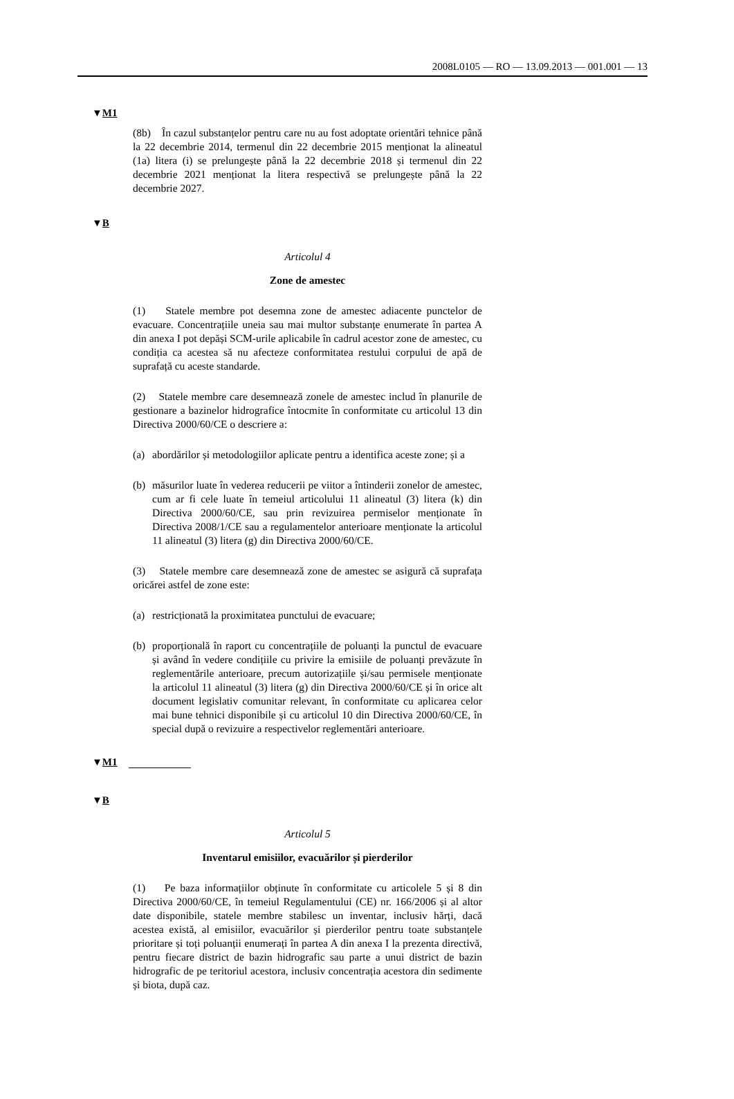2008L0105 — RO — 13.09.2013 — 001.001 — 13
▼M1
(8b) În cazul substanțelor pentru care nu au fost adoptate orientări tehnice până la 22 decembrie 2014, termenul din 22 decembrie 2015 menționat la alineatul (1a) litera (i) se prelungește până la 22 decembrie 2018 și termenul din 22 decembrie 2021 menționat la litera respectivă se prelungește până la 22 decembrie 2027.
▼B
Articolul 4
Zone de amestec
(1) Statele membre pot desemna zone de amestec adiacente punctelor de evacuare. Concentrațiile uneia sau mai multor substanțe enumerate în partea A din anexa I pot depăși SCM-urile aplicabile în cadrul acestor zone de amestec, cu condiția ca acestea să nu afecteze conformitatea restului corpului de apă de suprafață cu aceste standarde.
(2) Statele membre care desemnează zonele de amestec includ în planurile de gestionare a bazinelor hidrografice întocmite în conformitate cu articolul 13 din Directiva 2000/60/CE o descriere a:
(a) abordărilor și metodologiilor aplicate pentru a identifica aceste zone; și a
(b) măsurilor luate în vederea reducerii pe viitor a întinderii zonelor de amestec, cum ar fi cele luate în temeiul articolului 11 alineatul (3) litera (k) din Directiva 2000/60/CE, sau prin revizuirea permiselor menționate în Directiva 2008/1/CE sau a regulamentelor anterioare menționate la articolul 11 alineatul (3) litera (g) din Directiva 2000/60/CE.
(3) Statele membre care desemnează zone de amestec se asigură că suprafața oricărei astfel de zone este:
(a) restricționată la proximitatea punctului de evacuare;
(b) proporțională în raport cu concentrațiile de poluanți la punctul de evacuare și având în vedere condițiile cu privire la emisiile de poluanți prevăzute în reglementările anterioare, precum autorizațiile și/sau permisele menționate la articolul 11 alineatul (3) litera (g) din Directiva 2000/60/CE și în orice alt document legislativ comunitar relevant, în conformitate cu aplicarea celor mai bune tehnici disponibile și cu articolul 10 din Directiva 2000/60/CE, în special după o revizuire a respectivelor reglementări anterioare.
▼M1
▼B
Articolul 5
Inventarul emisiilor, evacuărilor și pierderilor
(1) Pe baza informațiilor obținute în conformitate cu articolele 5 și 8 din Directiva 2000/60/CE, în temeiul Regulamentului (CE) nr. 166/2006 și al altor date disponibile, statele membre stabilesc un inventar, inclusiv hărți, dacă acestea există, al emisiilor, evacuărilor și pierderilor pentru toate substanțele prioritare și toți poluanții enumerați în partea A din anexa I la prezenta directivă, pentru fiecare district de bazin hidrografic sau parte a unui district de bazin hidrografic de pe teritoriul acestora, inclusiv concentrația acestora din sedimente și biota, după caz.